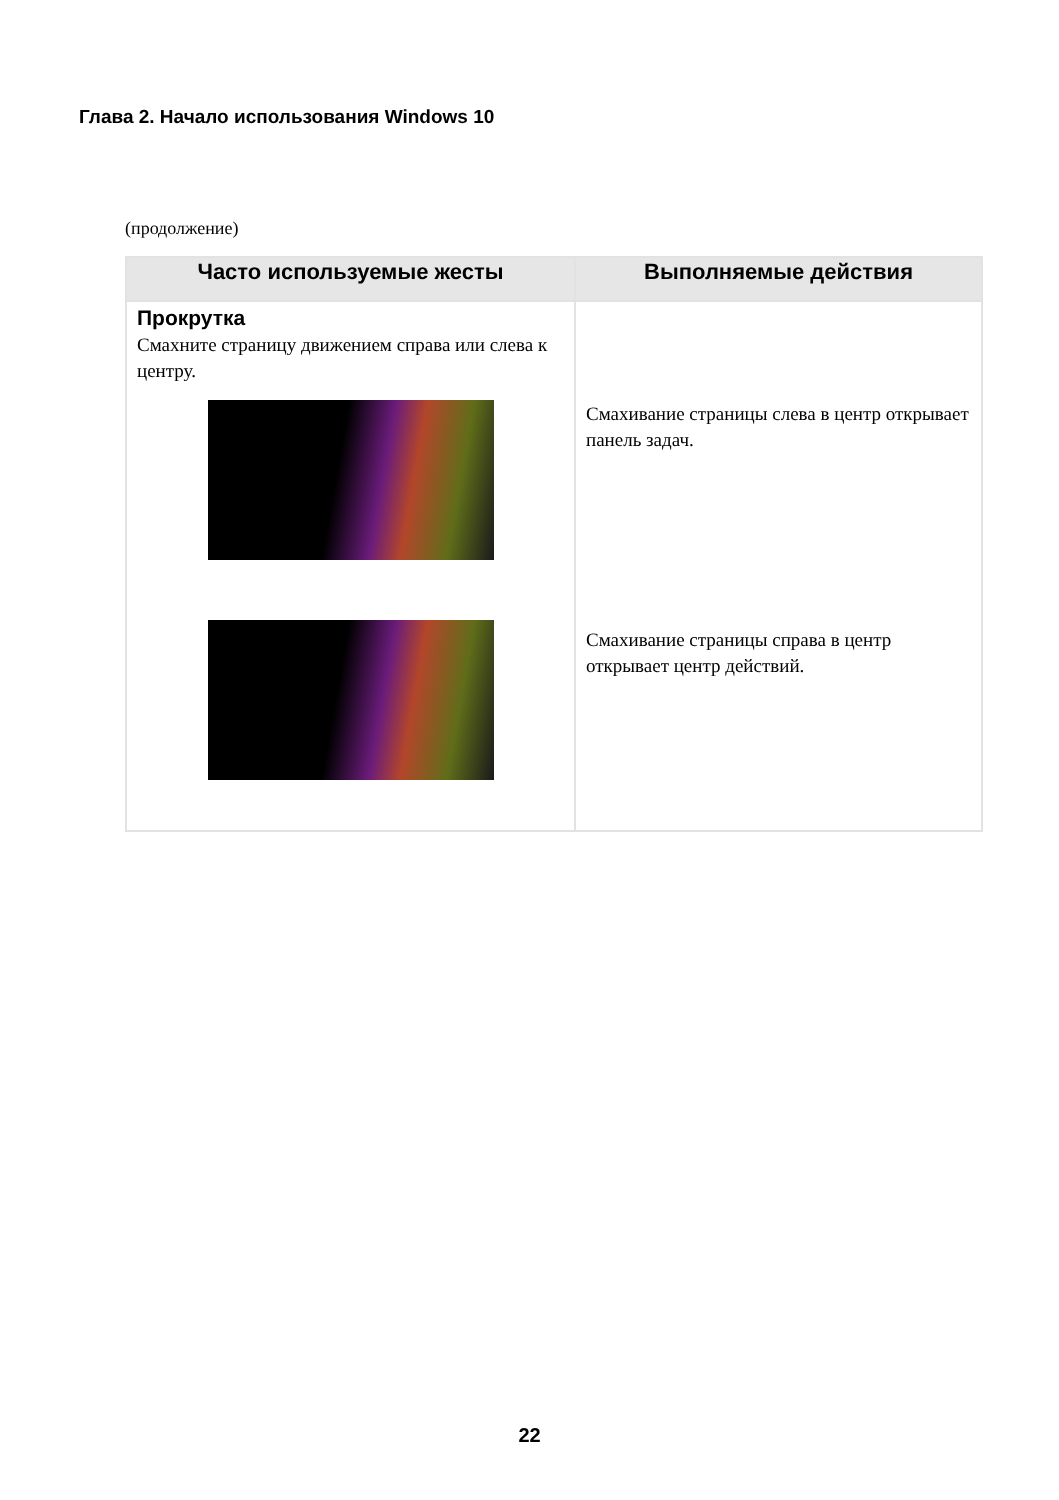Глава 2. Начало использования Windows 10
(продолжение)
| Часто используемые жесты | Выполняемые действия |
| --- | --- |
| Прокрутка Смахните страницу движением справа или слева к центру. | Смахивание страницы слева в центр открывает панель задач. Смахивание страницы справа в центр открывает центр действий. |
22